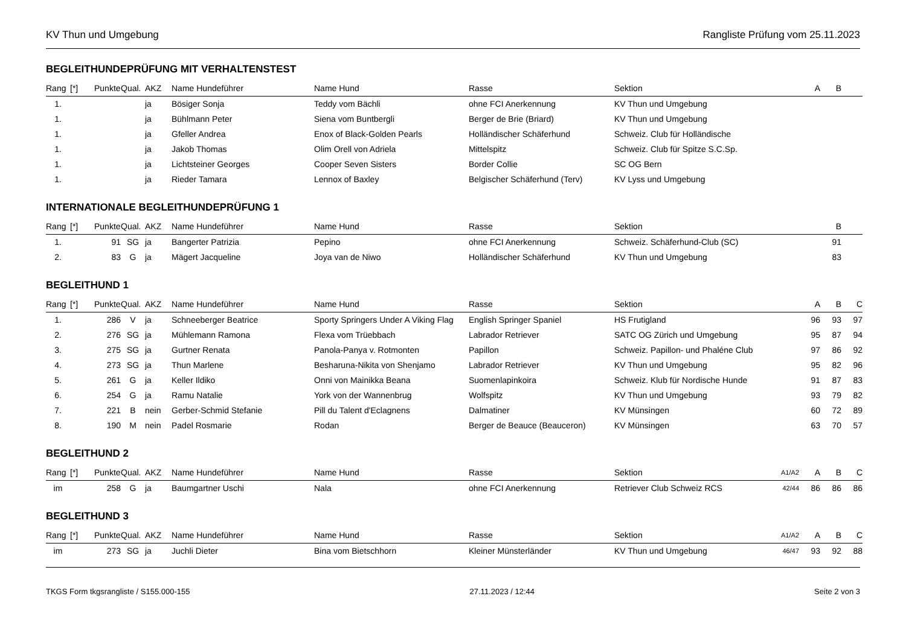KV Thun und Umgebung Rangliste Prüfung vom 25.11.2023
BEGLEITHUNDEPRÜFUNG MIT VERHALTENSTEST
| Rang | [*] | Punkte | Qual. | AKZ | Name Hundeführer | Name Hund | Rasse | Sektion | | A | B | |
| --- | --- | --- | --- | --- | --- | --- | --- | --- | --- | --- | --- | --- |
| 1. | | | | ja | Bösiger Sonja | Teddy vom Bächli | ohne FCI Anerkennung | KV Thun und Umgebung | | | | |
| 1. | | | | ja | Bühlmann Peter | Siena vom Buntbergli | Berger de Brie (Briard) | KV Thun und Umgebung | | | | |
| 1. | | | | ja | Gfeller Andrea | Enox of Black-Golden Pearls | Holländischer Schäferhund | Schweiz. Club für Holländische | | | | |
| 1. | | | | ja | Jakob Thomas | Olim Orell von Adriela | Mittelspitz | Schweiz. Club für Spitze S.C.Sp. | | | | |
| 1. | | | | ja | Lichtsteiner Georges | Cooper Seven Sisters | Border Collie | SC OG Bern | | | | |
| 1. | | | | ja | Rieder Tamara | Lennox of Baxley | Belgischer Schäferhund (Terv) | KV Lyss und Umgebung | | | | |
INTERNATIONALE BEGLEITHUNDEPRÜFUNG 1
| Rang | [*] | Punkte | Qual. | AKZ | Name Hundeführer | Name Hund | Rasse | Sektion | | | B | |
| --- | --- | --- | --- | --- | --- | --- | --- | --- | --- | --- | --- | --- |
| 1. | | 91 | SG | ja | Bangerter Patrizia | Pepino | ohne FCI Anerkennung | Schweiz. Schäferhund-Club (SC) | | | 91 | |
| 2. | | 83 | G | ja | Mägert Jacqueline | Joya van de Niwo | Holländischer Schäferhund | KV Thun und Umgebung | | | 83 | |
BEGLEITHUND 1
| Rang | [*] | Punkte | Qual. | AKZ | Name Hundeführer | Name Hund | Rasse | Sektion | | A | B | C |
| --- | --- | --- | --- | --- | --- | --- | --- | --- | --- | --- | --- | --- |
| 1. | | 286 | V | ja | Schneeberger Beatrice | Sporty Springers Under A Viking Flag | English Springer Spaniel | HS Frutigland | | 96 | 93 | 97 |
| 2. | | 276 | SG | ja | Mühlemann Ramona | Flexa vom Trüebbach | Labrador Retriever | SATC OG Zürich und Umgebung | | 95 | 87 | 94 |
| 3. | | 275 | SG | ja | Gurtner Renata | Panola-Panya v. Rotmonten | Papillon | Schweiz. Papillon- und Phaléne Club | | 97 | 86 | 92 |
| 4. | | 273 | SG | ja | Thun Marlene | Besharuna-Nikita von Shenjamo | Labrador Retriever | KV Thun und Umgebung | | 95 | 82 | 96 |
| 5. | | 261 | G | ja | Keller Ildiko | Onni von Mainikka Beana | Suomenlapinkoira | Schweiz. Klub für Nordische Hunde | | 91 | 87 | 83 |
| 6. | | 254 | G | ja | Ramu Natalie | York von der Wannenbrug | Wolfspitz | KV Thun und Umgebung | | 93 | 79 | 82 |
| 7. | | 221 | B | nein | Gerber-Schmid Stefanie | Pill du Talent d'Eclagnens | Dalmatiner | KV Münsingen | | 60 | 72 | 89 |
| 8. | | 190 | M | nein | Padel Rosmarie | Rodan | Berger de Beauce (Beauceron) | KV Münsingen | | 63 | 70 | 57 |
BEGLEITHUND 2
| Rang | [*] | Punkte | Qual. | AKZ | Name Hundeführer | Name Hund | Rasse | Sektion | A1/A2 | A | B | C |
| --- | --- | --- | --- | --- | --- | --- | --- | --- | --- | --- | --- | --- |
| im | | 258 | G | ja | Baumgartner Uschi | Nala | ohne FCI Anerkennung | Retriever Club Schweiz RCS | 42/44 | 86 | 86 | 86 |
BEGLEITHUND 3
| Rang | [*] | Punkte | Qual. | AKZ | Name Hundeführer | Name Hund | Rasse | Sektion | A1/A2 | A | B | C |
| --- | --- | --- | --- | --- | --- | --- | --- | --- | --- | --- | --- | --- |
| im | | 273 | SG | ja | Juchli Dieter | Bina vom Bietschhorn | Kleiner Münsterländer | KV Thun und Umgebung | 46/47 | 93 | 92 | 88 |
TKGS Form tkgsrangliste / S155.000-155 27.11.2023 / 12:44 Seite 2 von 3